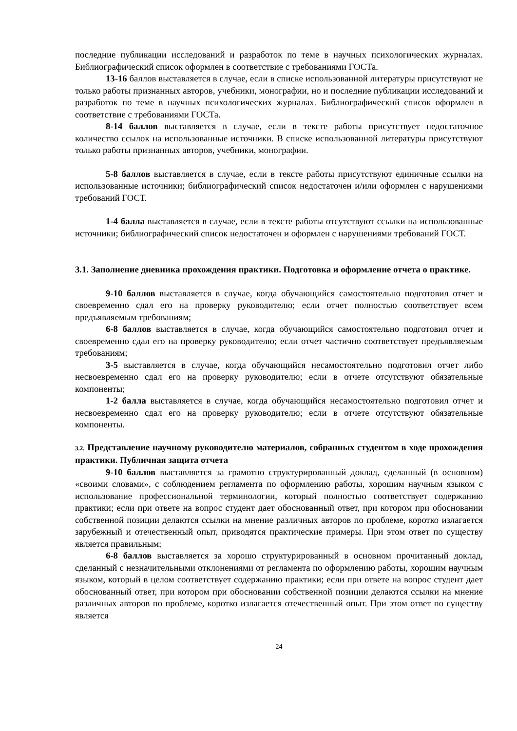последние публикации исследований и разработок по теме в научных психологических журналах. Библиографический список оформлен в соответствие с требованиями ГОСТа.
13-16 баллов выставляется в случае, если в списке использованной литературы присутствуют не только работы признанных авторов, учебники, монографии, но и последние публикации исследований и разработок по теме в научных психологических журналах. Библиографический список оформлен в соответствие с требованиями ГОСТа.
8-14 баллов выставляется в случае, если в тексте работы присутствует недостаточное количество ссылок на использованные источники. В списке использованной литературы присутствуют только работы признанных авторов, учебники, монографии.
5-8 баллов выставляется в случае, если в тексте работы присутствуют единичные ссылки на использованные источники; библиографический список недостаточен и/или оформлен с нарушениями требований ГОСТ.
1-4 балла выставляется в случае, если в тексте работы отсутствуют ссылки на использованные источники; библиографический список недостаточен и оформлен с нарушениями требований ГОСТ.
3.1. Заполнение дневника прохождения практики. Подготовка и оформление отчета о практике.
9-10 баллов выставляется в случае, когда обучающийся самостоятельно подготовил отчет и своевременно сдал его на проверку руководителю; если отчет полностью соответствует всем предъявляемым требованиям;
6-8 баллов выставляется в случае, когда обучающийся самостоятельно подготовил отчет и своевременно сдал его на проверку руководителю; если отчет частично соответствует предъявляемым требованиям;
3-5 выставляется в случае, когда обучающийся несамостоятельно подготовил отчет либо несвоевременно сдал его на проверку руководителю; если в отчете отсутствуют обязательные компоненты;
1-2 балла выставляется в случае, когда обучающийся несамостоятельно подготовил отчет и несвоевременно сдал его на проверку руководителю; если в отчете отсутствуют обязательные компоненты.
3.2. Представление научному руководителю материалов, собранных студентом в ходе прохождения практики. Публичная защита отчета
9-10 баллов выставляется за грамотно структурированный доклад, сделанный (в основном) «своими словами», с соблюдением регламента по оформлению работы, хорошим научным языком с использование профессиональной терминологии, который полностью соответствует содержанию практики; если при ответе на вопрос студент дает обоснованный ответ, при котором при обосновании собственной позиции делаются ссылки на мнение различных авторов по проблеме, коротко излагается зарубежный и отечественный опыт, приводятся практические примеры. При этом ответ по существу является правильным;
6-8 баллов выставляется за хорошо структурированный в основном прочитанный доклад, сделанный с незначительными отклонениями от регламента по оформлению работы, хорошим научным языком, который в целом соответствует содержанию практики; если при ответе на вопрос студент дает обоснованный ответ, при котором при обосновании собственной позиции делаются ссылки на мнение различных авторов по проблеме, коротко излагается отечественный опыт. При этом ответ по существу является
24